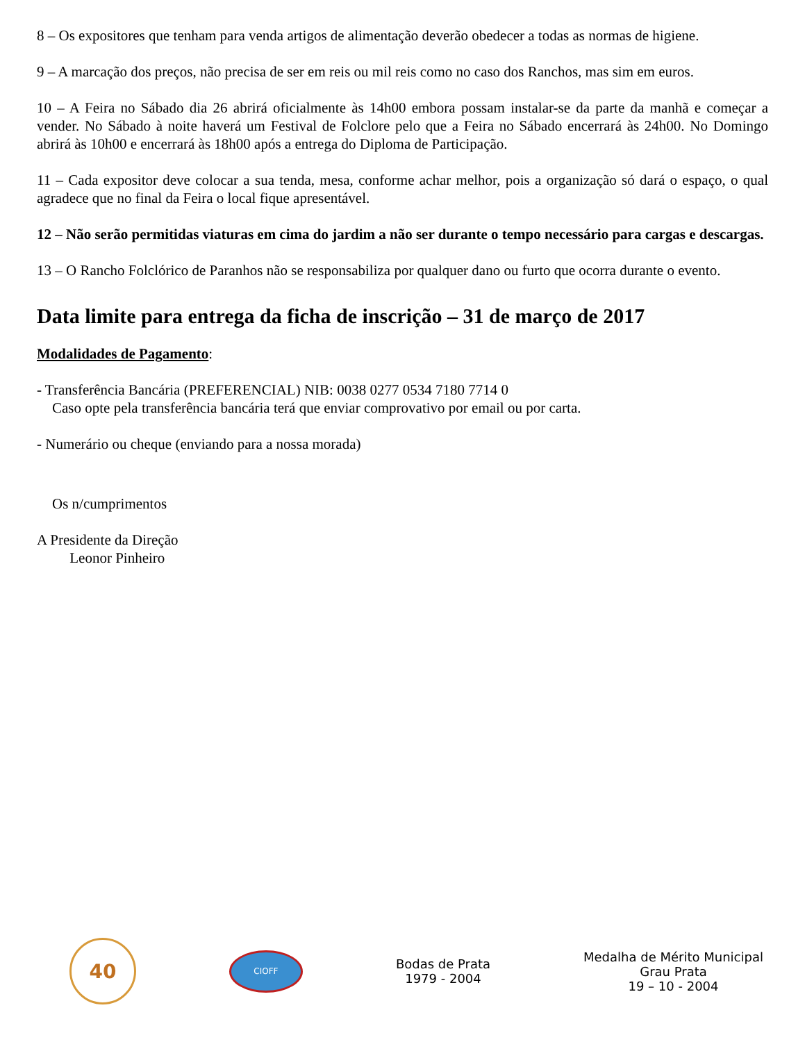8 – Os expositores que tenham para venda artigos de alimentação deverão obedecer a todas as normas de higiene.
9 – A marcação dos preços, não precisa de ser em reis ou mil reis como no caso dos Ranchos, mas sim em euros.
10 – A Feira no Sábado dia 26 abrirá oficialmente às 14h00 embora possam instalar-se da parte da manhã e começar a vender. No Sábado à noite haverá um Festival de Folclore pelo que a Feira no Sábado encerrará às 24h00. No Domingo abrirá às 10h00 e encerrará às 18h00 após a entrega do Diploma de Participação.
11 – Cada expositor deve colocar a sua tenda, mesa, conforme achar melhor, pois a organização só dará o espaço, o qual agradece que no final da Feira o local fique apresentável.
12 – Não serão permitidas viaturas em cima do jardim a não ser durante o tempo necessário para cargas e descargas.
13 – O Rancho Folclórico de Paranhos não se responsabiliza por qualquer dano ou furto que ocorra durante o evento.
Data limite para entrega da ficha de inscrição – 31 de março de 2017
Modalidades de Pagamento:
- Transferência Bancária (PREFERENCIAL) NIB: 0038 0277 0534 7180 7714 0
Caso opte pela transferência bancária terá que enviar comprovativo por email ou por carta.
- Numerário ou cheque (enviando para a nossa morada)
Os n/cumprimentos
A Presidente da Direção
Leonor Pinheiro
40
CIOFF
Bodas de Prata
1979 - 2004
Medalha de Mérito Municipal
Grau Prata
19 – 10 - 2004